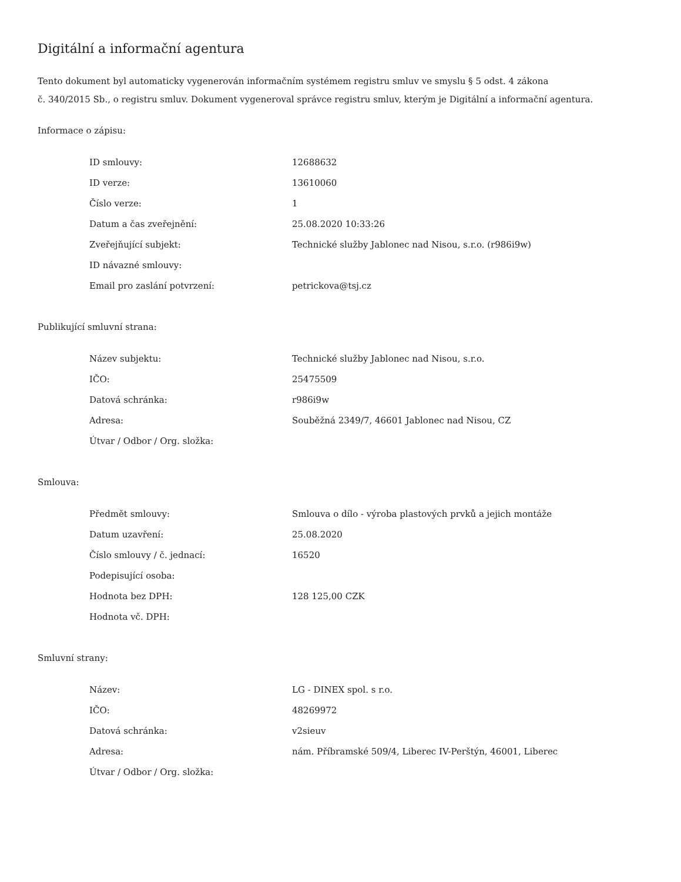Digitální a informační agentura
Tento dokument byl automaticky vygenerován informačním systémem registru smluv ve smyslu § 5 odst. 4 zákona
č. 340/2015 Sb., o registru smluv. Dokument vygeneroval správce registru smluv, kterým je Digitální a informační agentura.
Informace o zápisu:
| ID smlouvy: | 12688632 |
| ID verze: | 13610060 |
| Číslo verze: | 1 |
| Datum a čas zveřejnění: | 25.08.2020 10:33:26 |
| Zveřejňující subjekt: | Technické služby Jablonec nad Nisou, s.r.o. (r986i9w) |
| ID návazné smlouvy: | |
| Email pro zaslání potvrzení: | petrickova@tsj.cz |
Publikující smluvní strana:
| Název subjektu: | Technické služby Jablonec nad Nisou, s.r.o. |
| IČO: | 25475509 |
| Datová schránka: | r986i9w |
| Adresa: | Souběžná 2349/7, 46601 Jablonec nad Nisou, CZ |
| Útvar / Odbor / Org. složka: | |
Smlouva:
| Předmět smlouvy: | Smlouva o dílo - výroba plastových prvků a jejich montáže |
| Datum uzavření: | 25.08.2020 |
| Číslo smlouvy / č. jednací: | 16520 |
| Podepisující osoba: | |
| Hodnota bez DPH: | 128 125,00 CZK |
| Hodnota vč. DPH: | |
Smluvní strany:
| Název: | LG - DINEX spol. s r.o. |
| IČO: | 48269972 |
| Datová schránka: | v2sieuv |
| Adresa: | nám. Příbramské 509/4, Liberec IV-Perštýn, 46001, Liberec |
| Útvar / Odbor / Org. složka: | |